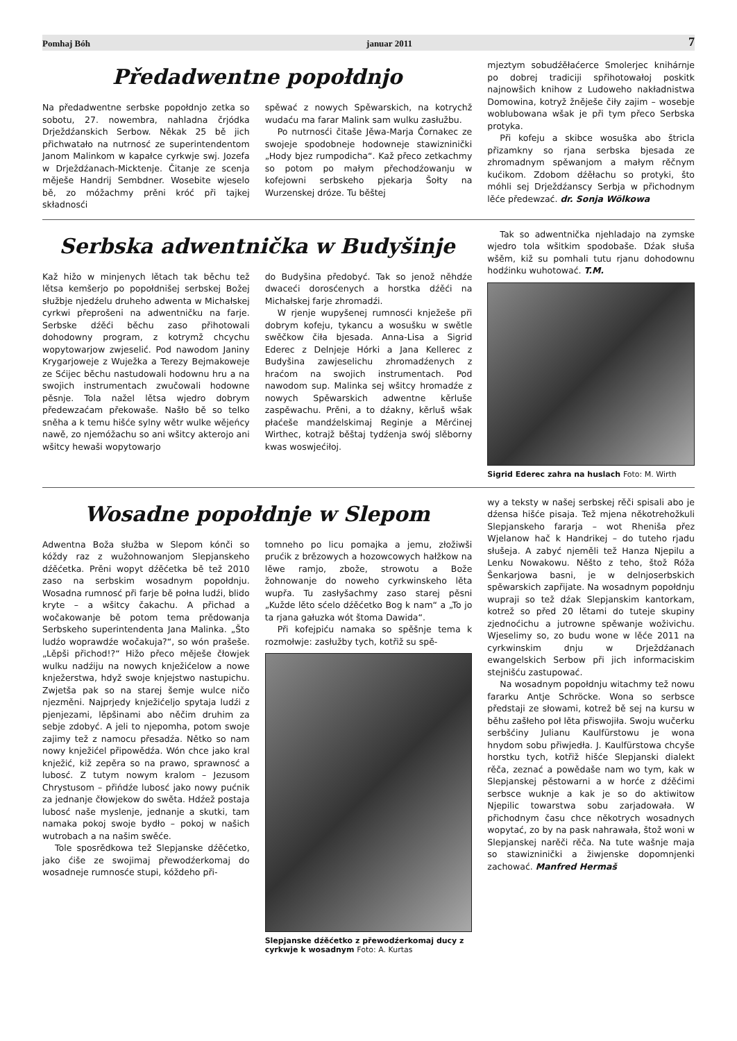Pomhaj Bóh januar 2011 7
Předadwentne popołdnjo
Na předadwentne serbske popołdnjo zetka so sobotu, 27. nowembra, nahladna črjódka Drježdźanskich Serbow. Někak 25 bě jich přichwatało na nutrnosć ze superintendentom Janom Malinkom w kapałce cyrkwje swj. Jozefa w Drježdźanach-Micktenje. Čitanje ze scenja měješe Handrij Sembdner. Wosebite wjeselo bě, zo móžachmy prěni króć při tajkej składnosći
spěwać z nowych Spěwarskich, na kotrychž wudaću ma farar Malink sam wulku zasłužbu.
Po nutrnosći čitaše Jěwa-Marja Čornakec ze swojeje spodobneje hodowneje stawizninički „Hody bjez rumpodicha“. Kaž přeco zetkachmy so potom po małym přechodźowanju w kofejowni serbskeho pjekarja Šołty na Wurzenskej dróze. Tu běštej
mjeztym sobudźěłaćerce Smolerjec knihárnje po dobrej tradiciji spřihotowałoj poskitk najnowšich knihow z Ludoweho nakładnistwa Domowina, kotryž žněješe čiły zajim – wosebje woblubowana wšak je při tym přeco Serbska protyka.
Při kofeju a skibce wosuška abo štricla přizamkny so rjana serbska bjesada ze zhromadnym spěwanjom a małym rěčnym kućikom. Zdobom dźěłachu so protyki, što móhli sej Drježdźanscy Serbja w přichodnym lěće předewzać. dr. Sonja Wölkowa
Serbska adwentnička w Budyšinje
Kaž hižo w minjenych lětach tak běchu tež lětsa kemšerjo po popołdnišej serbskej Božej słužbje njedźelu druheho adwenta w Michałskej cyrkwi přeprošeni na adwentničku na farje. Serbske dźěći běchu zaso přihotowali dohodowny program, z kotrymž chcychu wopytowarjow zwjeselić. Pod nawodom Janiny Krygarjoweje z Wuježka a Terezy Bejmakoweje ze Sćijec běchu nastudowali hodownu hru a na swojich instrumentach zwučowali hodowne pěsnje. Tola nažel lětsa wjedro dobrym předewzaćam překowaše. Našło bě so telko sněha a k temu hišće sylny wětr wulke wějeńcy nawě, zo njemóžachu so ani wšitcy akterojo ani wšitcy hewaši wopytowarjo
do Budyšina předobyć. Tak so jenož něhdźe dwaceći dorosćenych a horstka dźěći na Michałskej farje zhromadźi.
W rjenje wupyšenej rumnosći knježeše při dobrym kofeju, tykancu a wosušku w swětle swěčkow čiła bjesada. Anna-Lisa a Sigrid Ederec z Delnjeje Hórki a Jana Kellerec z Budyšina zawjeselichu zhromadźenych z hraćom na swojich instrumentach. Pod nawodom sup. Malinka sej wšitcy hromadźe z nowych Spěwarskich adwentne kěrluše zaspěwachu. Prěni, a to dźakny, kěrluš wšak płaćeše mandźelskimaj Reginje a Měrćinej Wirthec, kotrajž běštaj tydźenja swój slěborny kwas woswjećiłoj.
Tak so adwentnička njehladajo na zymske wjedro tola wšitkim spodobaše. Dźak słuša wšěm, kiž su pomhali tutu rjanu dohodownu hodźinku wuhotować. T.M.
Sigrid Ederec zahra na huslach Foto: M. Wirth
Wosadne popołdnje w Slepom
Adwentna Boža słužba w Slepom kónči so kóždy raz z wužohnowanjom Slepjanskeho dźěćetka. Prěni wopyt dźěćetka bě tež 2010 zaso na serbskim wosadnym popołdnju. Wosadna rumnosć při farje bě połna ludźi, blido kryte – a wšitcy čakachu. A přichad a wočakowanje bě potom tema prědowanja Serbskeho superintendenta Jana Malinka. „Što ludźo woprawdźe wočakuja?“, so wón prašeše. „Lěpši přichod!?“ Hižo přeco měješe čłowjek wulku nadźiju na nowych knježićelow a nowe knježerstwa, hdyž swoje knjejstwo nastupichu. Zwjetša pak so na starej šemje wulce ničo njezměni. Najprjedy knježićeljo spytaja ludźi z pjenjezami, lěpšinami abo něčim druhim za sebje zdobyć. A jeli to njepomha, potom swoje zajimy tež z namocu přesadźa. Nětko so nam nowy knježićel připowědźa. Wón chce jako kral knježić, kiž zepěra so na prawo, sprawnosć a lubosć. Z tutym nowym kralom – Jezusom Chrystusom – přińdźe lubosć jako nowy pućnik za jednanje čłowjekow do swěta. Hdźež postaja lubosć naše myslenje, jednanje a skutki, tam namaka pokoj swoje bydło – pokoj w našich wutrobach a na našim swěće.
Tole sposrědkowa tež Slepjanske dźěćetko, jako ćiše ze swojimaj přewodźerkomaj do wosadneje rumnosće stupi, kóždeho při-
tomneho po licu pomajka a jemu, złožiwši prućik z brězowych a hozowcowych hałžkow na lěwe ramjo, zbože, strowotu a Bože žohnowanje do noweho cyrkwinskeho lěta wupřa. Tu zasłyšachmy zaso starej pěsni „Kužde lěto sćelo dźěćetko Bog k nam“ a „To jo ta rjana gałuzka wót štoma Dawida“.
Při kofejpiću namaka so spěšnje tema k rozmołwje: zasłužby tych, kotřiž su spě-
Slepjanske dźěćetko z přewodźerkomaj ducy z cyrkwje k wosadnym Foto: A. Kurtas
wy a teksty w našej serbskej rěči spisali abo je dźensa hišće pisaja. Tež mjena někotrehožkuli Slepjanskeho fararja – wot Rheniša přez Wjelanow hač k Handrikej – do tuteho rjadu słušeja. A zabyć njeměli tež Hanza Njepilu a Lenku Nowakowu. Něšto z teho, štož Róža Šenkarjowa basni, je w delnjoserbskich spěwarskich zapřijate. Na wosadnym popołdnju wupraji so tež dźak Slepjanskim kantorkam, kotrež so před 20 lětami do tuteje skupiny zjednoćichu a jutrowne spěwanje woživichu. Wjeselimy so, zo budu wone w lěće 2011 na cyrkwinskim dnju w Drježdźanach ewangelskich Serbow při jich informaciskim stejnišću zastupować.
Na wosadnym popołdnju witachmy tež nowu fararku Antje Schröcke. Wona so serbsce předstaji ze słowami, kotrež bě sej na kursu w běhu zašłeho poł lěta přiswojiła. Swoju wučerku serbšćiny Julianu Kaulfürstowu je wona hnydom sobu přiwjedła. J. Kaulfürstowa chcyše horstku tych, kotřiž hišće Slepjanski dialekt rěča, zeznać a powědaše nam wo tym, kak w Slepjanskej pěstowarni a w horće z dźěćimi serbsce wuknje a kak je so do aktiwitow Njepilic towarstwa sobu zarjadowała. W přichodnym času chce někotrych wosadnych wopytać, zo by na pask nahrawała, štož woni w Slepjanskej narěči rěča. Na tute wašnje maja so stawizninički a žiwjenske dopomnjenki zachować. Manfred Hermaš